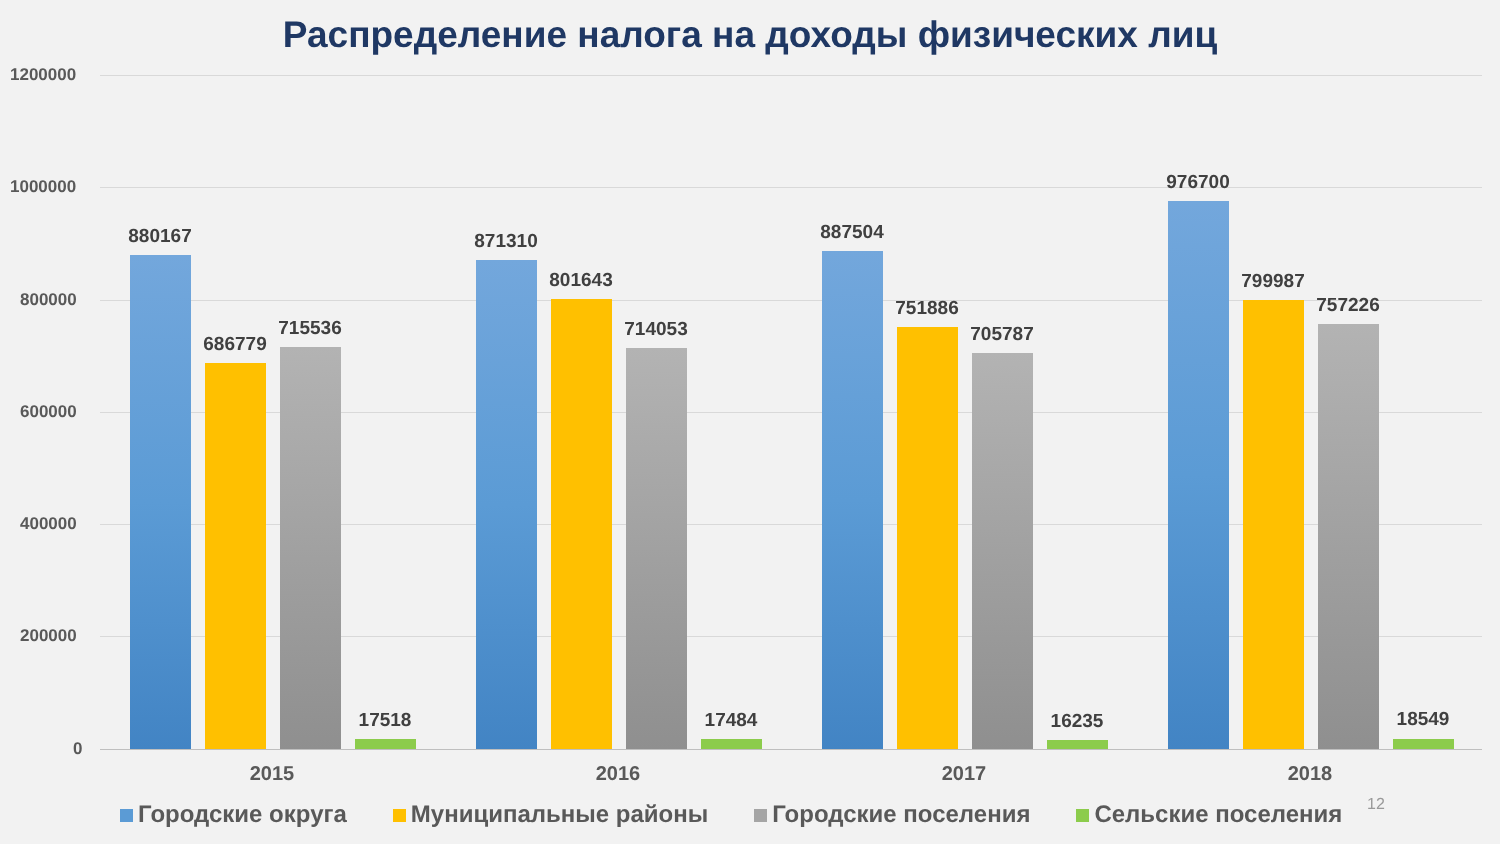Распределение налога на доходы физических лиц
1200000
1000000
800000
600000
400000
200000
0
880167
686779
715536
17518
871310
801643
714053
17484
887504
751886
705787
16235
976700
799987
757226
18549
2015 2016 2017 2018
Городские округа Муниципальные районы Городские поселения Сельские поселения
12